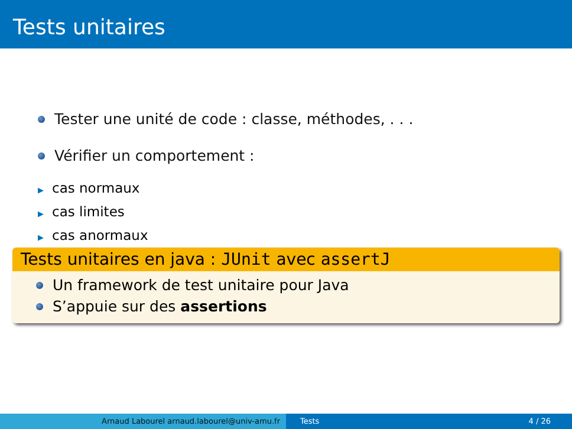Tests unitaires
Tester une unité de code : classe, méthodes, . . .
Vérifier un comportement :
▶ cas normaux
▶ cas limites
▶ cas anormaux
Tests unitaires en java : JUnit avec assertJ
Un framework de test unitaire pour Java
S’appuie sur des assertions
Arnaud Labourel arnaud.labourel@univ-amu.fr Tests 4 / 26